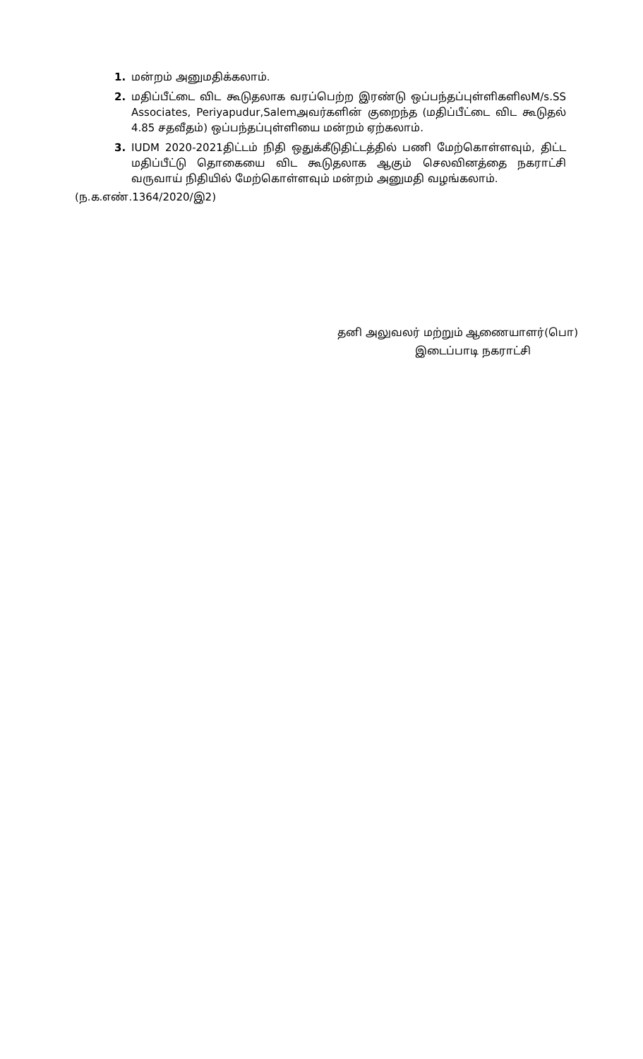1. மன்றம் அனுமதிக்கலாம்.
2. மதிப்பீட்டை விட கூடுதலாக வரப்பெற்ற இரண்டு ஒப்பந்தப்புள்ளிகளிலM/s.SS Associates, Periyapudur,Salemஅவர்களின் குறைந்த (மதிப்பீட்டை விட கூடுதல் 4.85 சதவீதம்) ஒப்பந்தப்புள்ளியை மன்றம் ஏற்கலாம்.
3. IUDM 2020-2021திட்டம் நிதி ஒதுக்கீடுதிட்டத்தில் பணி மேற்கொள்ளவும், திட்ட மதிப்பீட்டு தொகையை விட கூடுதலாக ஆகும் செலவினத்தை நகராட்சி வருவாய் நிதியில் மேற்கொள்ளவும் மன்றம் அனுமதி வழங்கலாம்.
(ந.க.எண்.1364/2020/இ2)
தனி அலுவலர் மற்றும் ஆணையாளர்(பொ)
இடைப்பாடி நகராட்சி